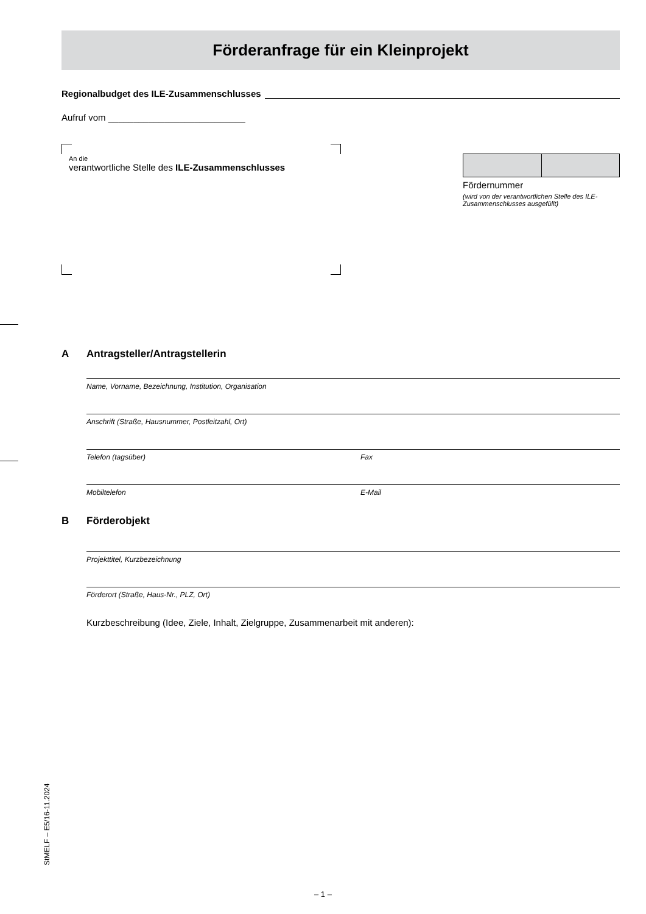Förderanfrage für ein Kleinprojekt
Regionalbudget des ILE-Zusammenschlusses
Aufruf vom ___________________________
An die
verantwortliche Stelle des ILE-Zusammenschlusses
Fördernummer
(wird von der verantwortlichen Stelle des ILE-Zusammenschlusses ausgefüllt)
A Antragsteller/Antragstellerin
Name, Vorname, Bezeichnung, Institution, Organisation
Anschrift (Straße, Hausnummer, Postleitzahl, Ort)
Telefon (tagsüber) Fax
Mobiltelefon E-Mail
B Förderobjekt
Projekttitel, Kurzbezeichnung
Förderort (Straße, Haus-Nr., PLZ, Ort)
Kurzbeschreibung (Idee, Ziele, Inhalt, Zielgruppe, Zusammenarbeit mit anderen):
StMELF – E5/16-11.2024
– 1 –